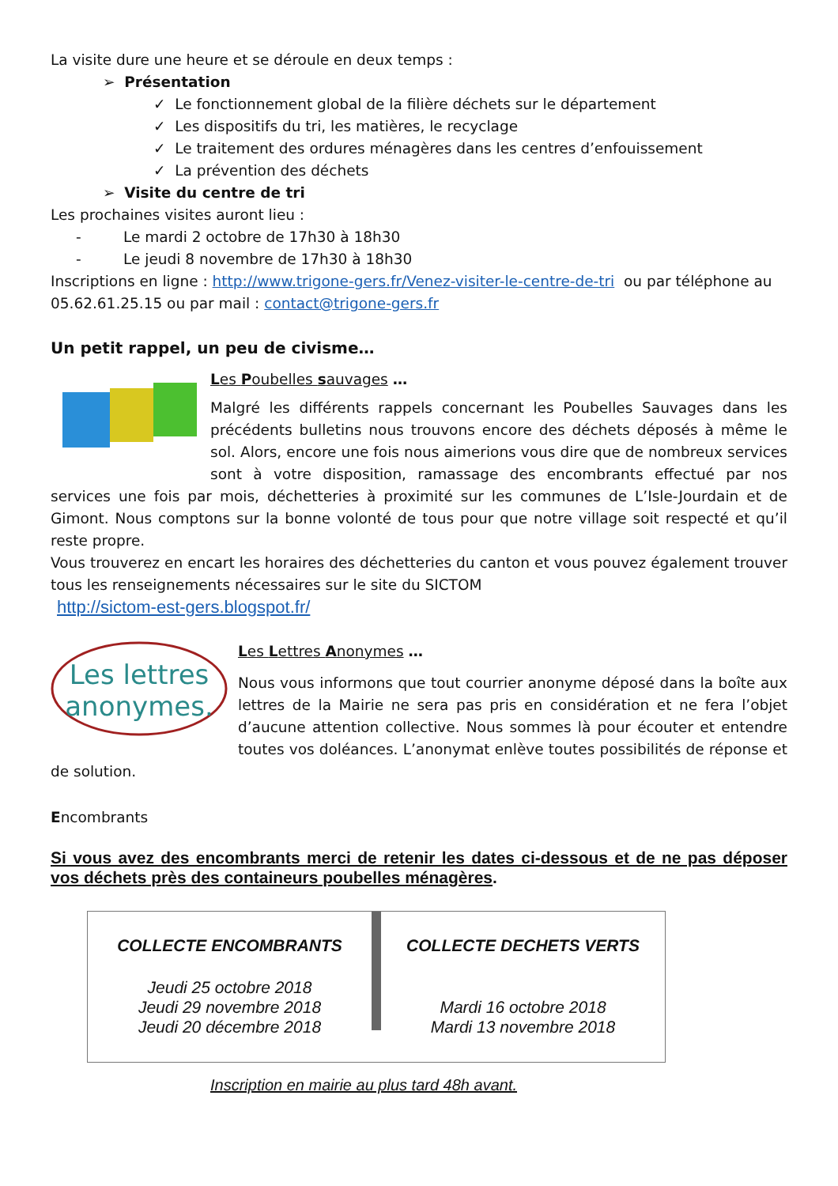La visite dure une heure et se déroule en deux temps :
➢ Présentation
✓ Le fonctionnement global de la filière déchets sur le département
✓ Les dispositifs du tri, les matières, le recyclage
✓ Le traitement des ordures ménagères dans les centres d’enfouissement
✓ La prévention des déchets
➢ Visite du centre de tri
Les prochaines visites auront lieu :
- Le mardi 2 octobre de 17h30 à 18h30
- Le jeudi 8 novembre de 17h30 à 18h30
Inscriptions en ligne : http://www.trigone-gers.fr/Venez-visiter-le-centre-de-tri ou par téléphone au 05.62.61.25.15 ou par mail : contact@trigone-gers.fr
Un petit rappel, un peu de civisme…
Les Poubelles sauvages …
Malgré les différents rappels concernant les Poubelles Sauvages dans les précédents bulletins nous trouvons encore des déchets déposés à même le sol. Alors, encore une fois nous aimerions vous dire que de nombreux services sont à votre disposition, ramassage des encombrants effectué par nos services une fois par mois, déchetteries à proximité sur les communes de L’Isle-Jourdain et de Gimont. Nous comptons sur la bonne volonté de tous pour que notre village soit respecté et qu’il reste propre.
Vous trouverez en encart les horaires des déchetteries du canton et vous pouvez également trouver tous les renseignements nécessaires sur le site du SICTOM
http://sictom-est-gers.blogspot.fr/
Les lettres
anonymes.
Les Lettres Anonymes …
Nous vous informons que tout courrier anonyme déposé dans la boîte aux lettres de la Mairie ne sera pas pris en considération et ne fera l’objet d’aucune attention collective. Nous sommes là pour écouter et entendre toutes vos doléances. L’anonymat enlève toutes possibilités de réponse et de solution.
Encombrants
Si vous avez des encombrants merci de retenir les dates ci-dessous et de ne pas déposer vos déchets près des containeurs poubelles ménagères.
COLLECTE ENCOMBRANTS
Jeudi 25 octobre 2018
Jeudi 29 novembre 2018
Jeudi 20 décembre 2018
COLLECTE DECHETS VERTS
Mardi 16 octobre 2018
Mardi 13 novembre 2018
Inscription en mairie au plus tard 48h avant.